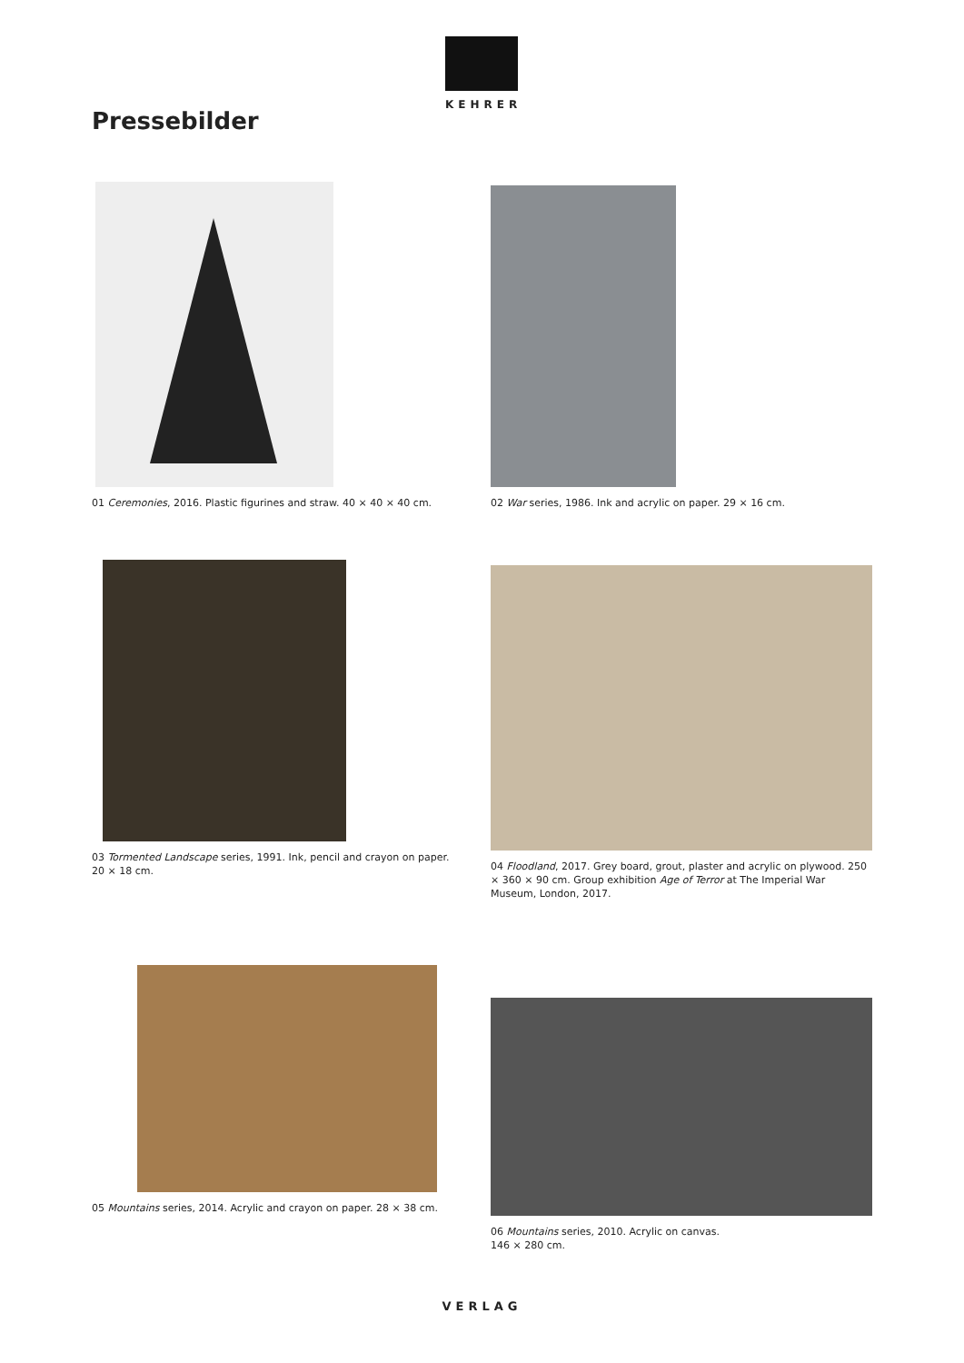KEHRER
Pressebilder
01 Ceremonies, 2016. Plastic figurines and straw. 40 × 40 × 40 cm.
02 War series, 1986. Ink and acrylic on paper. 29 × 16 cm.
03 Tormented Landscape series, 1991. Ink, pencil and crayon on paper. 20 × 18 cm.
04 Floodland, 2017. Grey board, grout, plaster and acrylic on plywood. 250 × 360 × 90 cm. Group exhibition Age of Terror at The Imperial War Museum, London, 2017.
05 Mountains series, 2014. Acrylic and crayon on paper. 28 × 38 cm.
06 Mountains series, 2010. Acrylic on canvas.
146 × 280 cm.
VERLAG